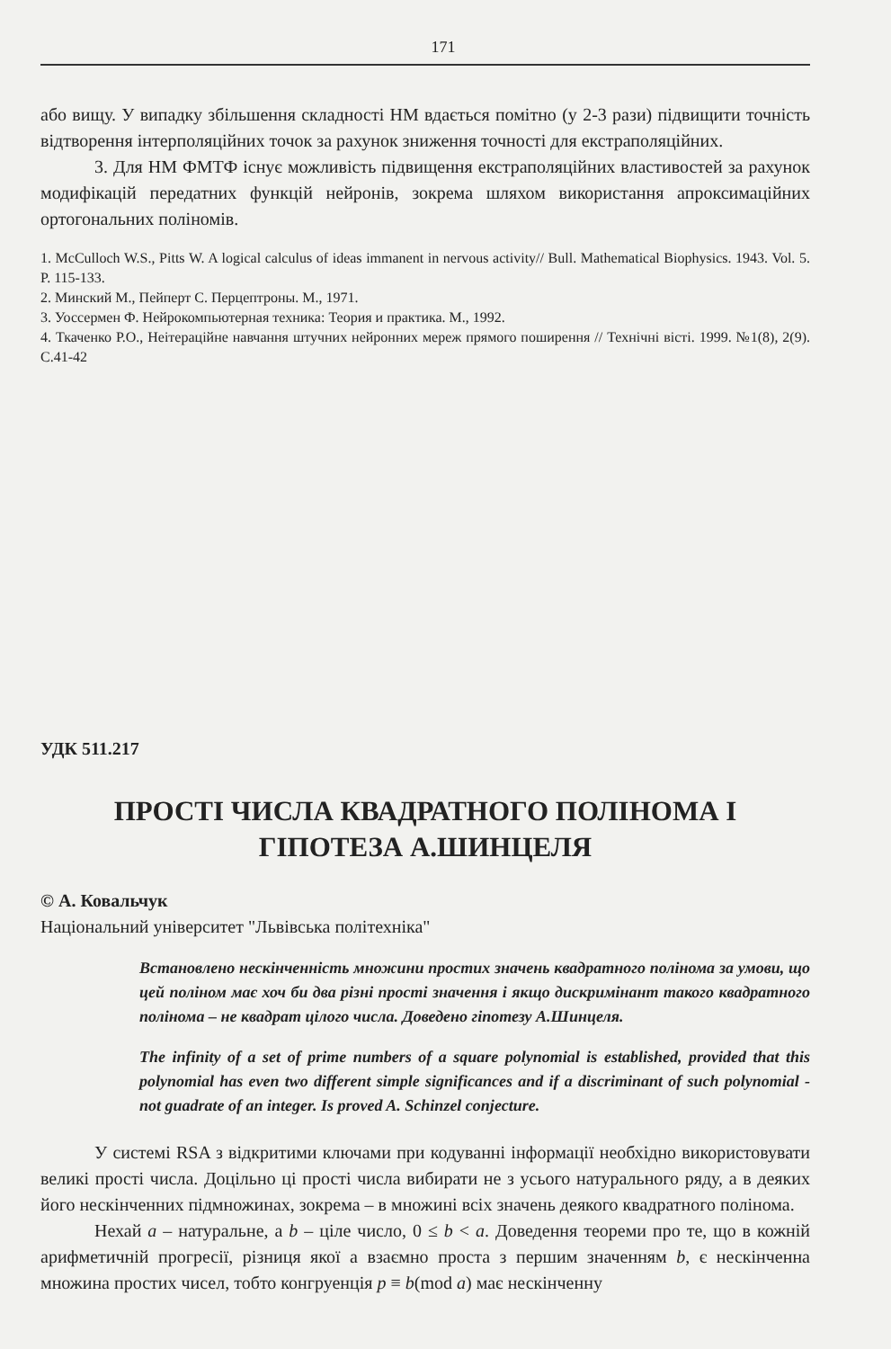171
або вищу. У випадку збільшення складності НМ вдається помітно (у 2-3 рази) підвищити точність відтворення інтерполяційних точок за рахунок зниження точності для екстраполяційних.
3. Для НМ ФМТФ існує можливість підвищення екстраполяційних властивостей за рахунок модифікацій передатних функцій нейронів, зокрема шляхом використання апроксимаційних ортогональних поліномів.
1. McCulloch W.S., Pitts W. A logical calculus of ideas immanent in nervous activity// Bull. Mathematical Biophysics. 1943. Vol. 5. P. 115-133.
2. Минский М., Пейперт С. Перцептроны. М., 1971.
3. Уоссермен Ф. Нейрокомпьютерная техника: Теория и практика. М., 1992.
4. Ткаченко Р.О., Неітераційне навчання штучних нейронних мереж прямого поширення // Технічні вісті. 1999. №1(8), 2(9). С.41-42
УДК 511.217
ПРОСТІ ЧИСЛА КВАДРАТНОГО ПОЛІНОМА І
ГІПОТЕЗА А.ШИНЦЕЛЯ
© А. Ковальчук
Національний університет "Львівська політехніка"
Встановлено нескінченність множини простих значень квадратного полінома за умови, що цей поліном має хоч би два різні прості значення і якщо дискримінант такого квадратного полінома – не квадрат цілого числа. Доведено гіпотезу А.Шинцеля.
The infinity of a set of prime numbers of a square polynomial is established, provided that this polynomial has even two different simple significances and if a discriminant of such polynomial - not guadrate of an integer. Is proved A. Schinzel conjecture.
У системі RSA з відкритими ключами при кодуванні інформації необхідно використовувати великі прості числа. Доцільно ці прості числа вибирати не з усього натурального ряду, а в деяких його нескінченних підмножинах, зокрема – в множині всіх значень деякого квадратного полінома.
Нехай a – натуральне, а b – ціле число, 0 ≤ b < a. Доведення теореми про те, що в кожній арифметичній прогресії, різниця якої а взаємно проста з першим значенням b, є нескінченна множина простих чисел, тобто конгруенція p ≡ b(mod a) має нескінченну